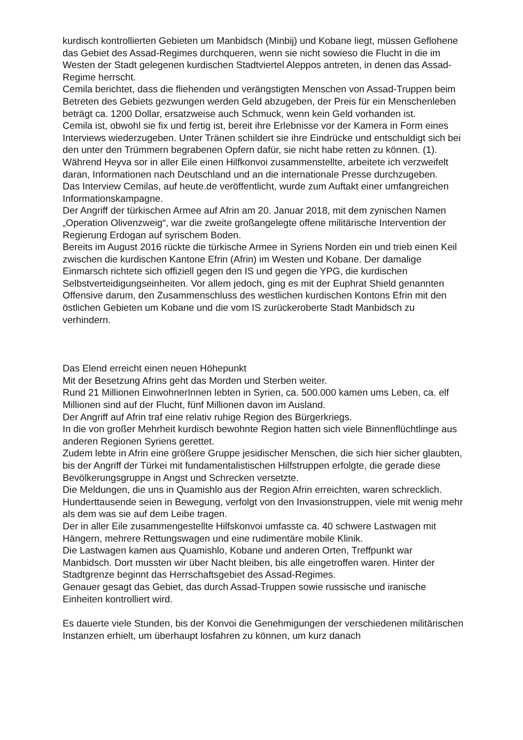kurdisch kontrollierten Gebieten um Manbidsch (Minbij) und Kobane liegt, müssen Geflohene das Gebiet des Assad-Regimes durchqueren, wenn sie nicht sowieso die Flucht in die im Westen der Stadt gelegenen kurdischen Stadtviertel Aleppos antreten, in denen das Assad-Regime herrscht.
Cemila berichtet, dass die fliehenden und verängstigten Menschen von Assad-Truppen beim Betreten des Gebiets gezwungen werden Geld abzugeben, der Preis für ein Menschenleben beträgt ca. 1200 Dollar, ersatzweise auch Schmuck, wenn kein Geld vorhanden ist.
Cemila ist, obwohl sie fix und fertig ist, bereit ihre Erlebnisse vor der Kamera in Form eines Interviews wiederzugeben. Unter Tränen schildert sie ihre Eindrücke und entschuldigt sich bei den unter den Trümmern begrabenen Opfern dafür, sie nicht habe retten zu können. (1).
Während Heyva sor in aller Eile einen Hilfkonvoi zusammenstellte, arbeitete ich verzweifelt daran, Informationen nach Deutschland und an die internationale Presse durchzugeben.
Das Interview Cemilas, auf heute.de veröffentlicht, wurde zum Auftakt einer umfangreichen Informationskampagne.
Der Angriff der türkischen Armee auf Afrin am 20. Januar 2018, mit dem zynischen Namen „Operation Olivenzweig“, war die zweite großangelegte offene militärische Intervention der Regierung Erdogan auf syrischem Boden.
Bereits im August 2016 rückte die türkische Armee in Syriens Norden ein und trieb einen Keil zwischen die kurdischen Kantone Efrin (Afrin) im Westen und Kobane. Der damalige Einmarsch richtete sich offiziell gegen den IS und gegen die YPG, die kurdischen Selbstverteidigungseinheiten. Vor allem jedoch, ging es mit der Euphrat Shield genannten Offensive darum, den Zusammenschluss des westlichen kurdischen Kontons Efrin mit den östlichen Gebieten um Kobane und die vom IS zurückeroberte Stadt Manbidsch zu verhindern.
Das Elend erreicht einen neuen Höhepunkt
Mit der Besetzung Afrins geht das Morden und Sterben weiter.
Rund 21 Millionen EinwohnerInnen lebten in Syrien, ca. 500.000 kamen ums Leben, ca. elf Millionen sind auf der Flucht, fünf Millionen davon im Ausland.
Der Angriff auf Afrin traf eine relativ ruhige Region des Bürgerkriegs.
In die von großer Mehrheit kurdisch bewohnte Region hatten sich viele Binnenflüchtlinge aus anderen Regionen Syriens gerettet.
Zudem lebte in Afrin eine größere Gruppe jesidischer Menschen, die sich hier sicher glaubten, bis der Angriff der Türkei mit fundamentalistischen Hilfstruppen erfolgte, die gerade diese Bevölkerungsgruppe in Angst und Schrecken versetzte.
Die Meldungen, die uns in Quamishlo aus der Region Afrin erreichten, waren schrecklich.
Hunderttausende seien in Bewegung, verfolgt von den Invasionstruppen, viele mit wenig mehr als dem was sie auf dem Leibe tragen.
Der in aller Eile zusammengestellte Hilfskonvoi umfasste ca. 40 schwere Lastwagen mit Hängern, mehrere Rettungswagen und eine rudimentäre mobile Klinik.
Die Lastwagen kamen aus Quamishlo, Kobane und anderen Orten, Treffpunkt war Manbidsch. Dort mussten wir über Nacht bleiben, bis alle eingetroffen waren. Hinter der Stadtgrenze beginnt das Herrschaftsgebiet des Assad-Regimes.
Genauer gesagt das Gebiet, das durch Assad-Truppen sowie russische und iranische Einheiten kontrolliert wird.
Es dauerte viele Stunden, bis der Konvoi die Genehmigungen der verschiedenen militärischen Instanzen erhielt, um überhaupt losfahren zu können, um kurz danach